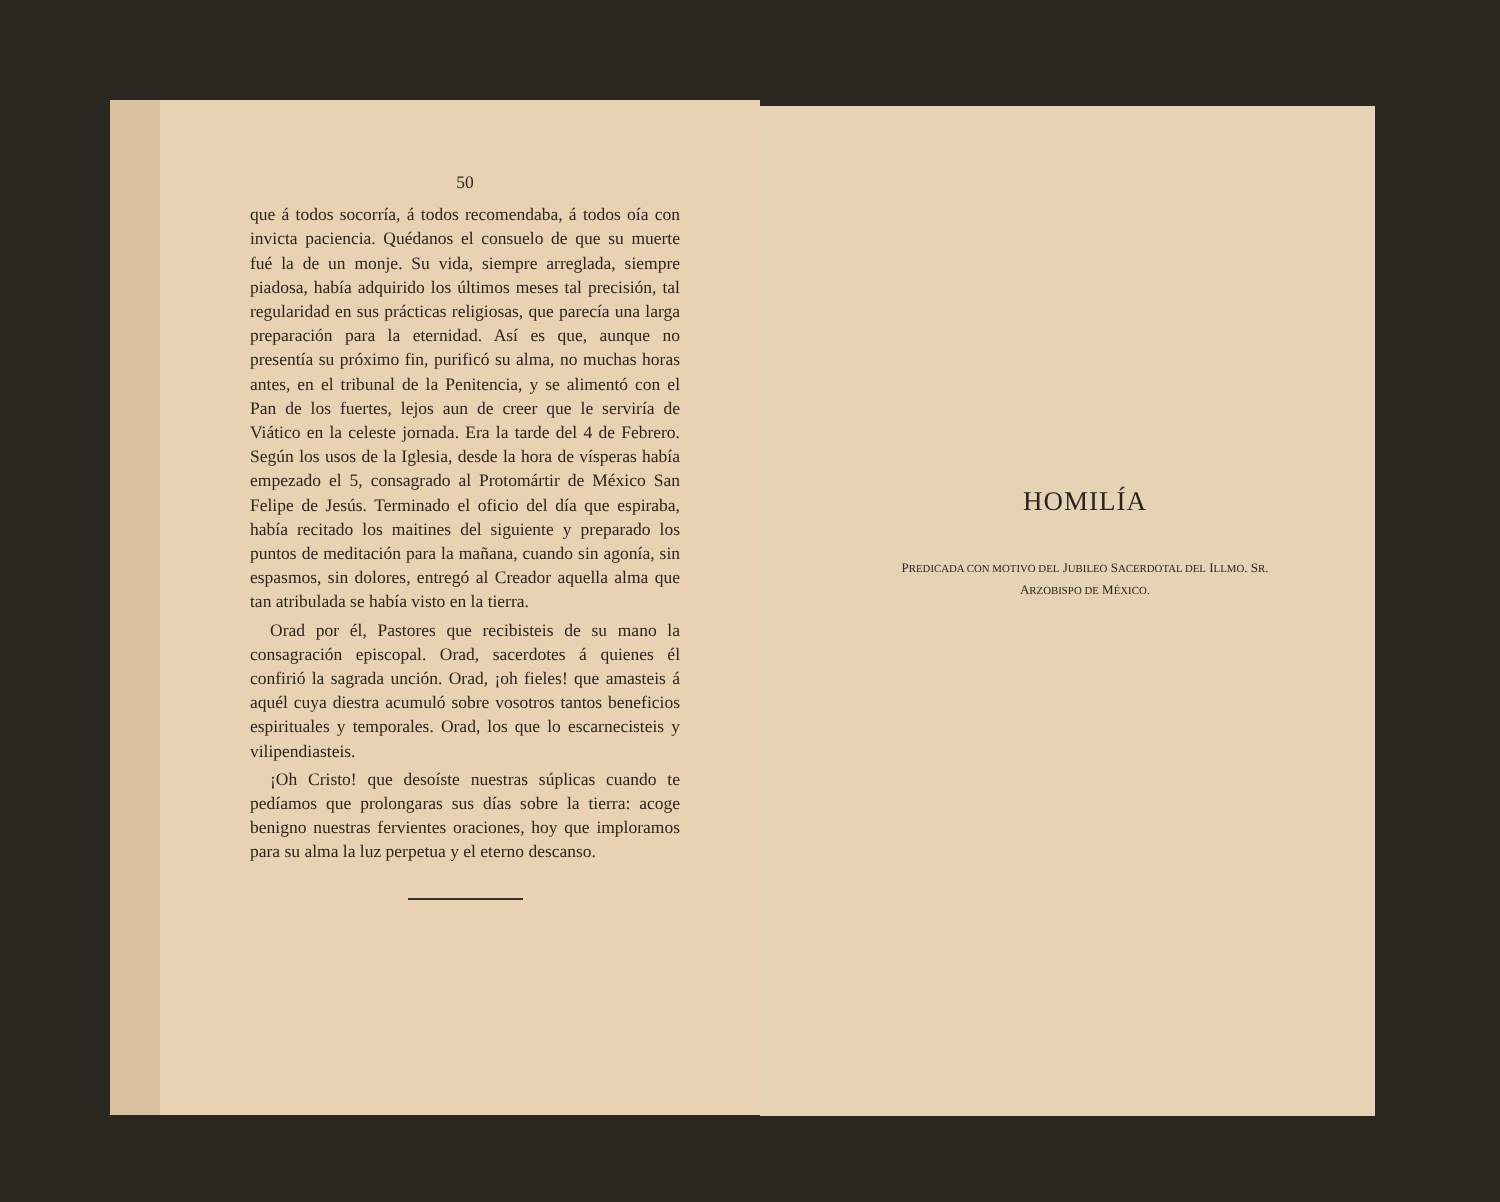50
que á todos socorría, á todos recomendaba, á todos oía con invicta paciencia. Quédanos el consuelo de que su muerte fué la de un monje. Su vida, siempre arreglada, siempre piadosa, había adquirido los últimos meses tal precisión, tal regularidad en sus prácticas religiosas, que parecía una larga preparación para la eternidad. Así es que, aunque no presentía su próximo fin, purificó su alma, no muchas horas antes, en el tribunal de la Penitencia, y se alimentó con el Pan de los fuertes, lejos aun de creer que le serviría de Viático en la celeste jornada. Era la tarde del 4 de Febrero. Según los usos de la Iglesia, desde la hora de vísperas había empezado el 5, consagrado al Protomártir de México San Felipe de Jesús. Terminado el oficio del día que espiraba, había recitado los maitines del siguiente y preparado los puntos de meditación para la mañana, cuando sin agonía, sin espasmos, sin dolores, entregó al Creador aquella alma que tan atribulada se había visto en la tierra.
Orad por él, Pastores que recibisteis de su mano la consagración episcopal. Orad, sacerdotes á quienes él confirió la sagrada unción. Orad, ¡oh fieles! que amasteis á aquél cuya diestra acumuló sobre vosotros tantos beneficios espirituales y temporales. Orad, los que lo escarnecisteis y vilipendiasteis.
¡Oh Cristo! que desoíste nuestras súplicas cuando te pedíamos que prolongaras sus días sobre la tierra: acoge benigno nuestras fervientes oraciones, hoy que imploramos para su alma la luz perpetua y el eterno descanso.
HOMILÍA
PREDICADA CON MOTIVO DEL JUBILEO SACERDOTAL DEL ILLMO. SR.
ARZOBISPO DE MÉXICO.